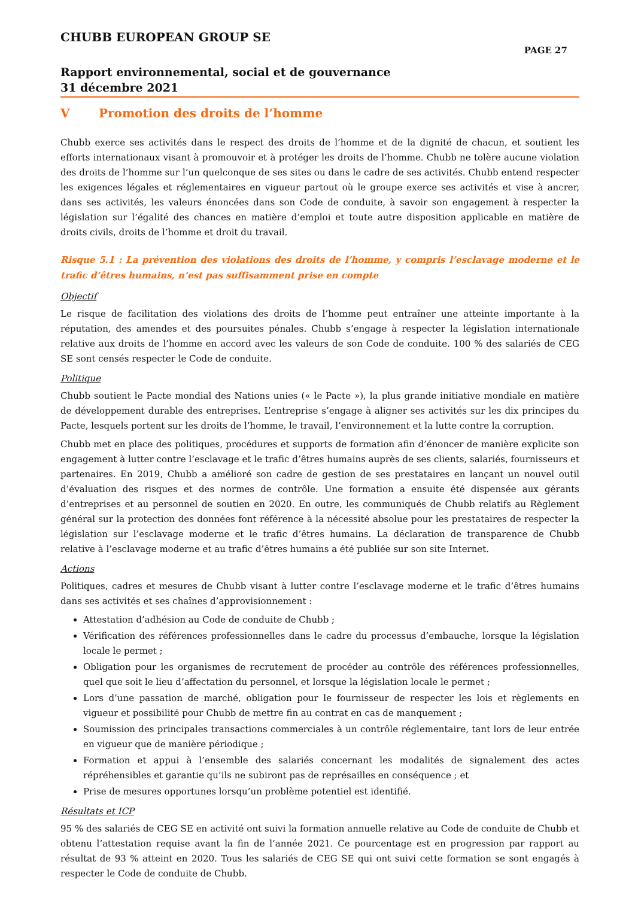CHUBB EUROPEAN GROUP SE
PAGE 27
Rapport environnemental, social et de gouvernance
31 décembre 2021
V Promotion des droits de l’homme
Chubb exerce ses activités dans le respect des droits de l’homme et de la dignité de chacun, et soutient les efforts internationaux visant à promouvoir et à protéger les droits de l’homme. Chubb ne tolère aucune violation des droits de l’homme sur l’un quelconque de ses sites ou dans le cadre de ses activités. Chubb entend respecter les exigences légales et réglementaires en vigueur partout où le groupe exerce ses activités et vise à ancrer, dans ses activités, les valeurs énoncées dans son Code de conduite, à savoir son engagement à respecter la législation sur l’égalité des chances en matière d’emploi et toute autre disposition applicable en matière de droits civils, droits de l’homme et droit du travail.
Risque 5.1 : La prévention des violations des droits de l’homme, y compris l’esclavage moderne et le trafic d’êtres humains, n’est pas suffisamment prise en compte
Objectif
Le risque de facilitation des violations des droits de l’homme peut entraîner une atteinte importante à la réputation, des amendes et des poursuites pénales. Chubb s’engage à respecter la législation internationale relative aux droits de l’homme en accord avec les valeurs de son Code de conduite. 100 % des salariés de CEG SE sont censés respecter le Code de conduite.
Politique
Chubb soutient le Pacte mondial des Nations unies (« le Pacte »), la plus grande initiative mondiale en matière de développement durable des entreprises. L’entreprise s’engage à aligner ses activités sur les dix principes du Pacte, lesquels portent sur les droits de l’homme, le travail, l’environnement et la lutte contre la corruption.
Chubb met en place des politiques, procédures et supports de formation afin d’énoncer de manière explicite son engagement à lutter contre l’esclavage et le trafic d’êtres humains auprès de ses clients, salariés, fournisseurs et partenaires. En 2019, Chubb a amélioré son cadre de gestion de ses prestataires en lançant un nouvel outil d’évaluation des risques et des normes de contrôle. Une formation a ensuite été dispensée aux gérants d’entreprises et au personnel de soutien en 2020. En outre, les communiqués de Chubb relatifs au Règlement général sur la protection des données font référence à la nécessité absolue pour les prestataires de respecter la législation sur l’esclavage moderne et le trafic d’êtres humains. La déclaration de transparence de Chubb relative à l’esclavage moderne et au trafic d’êtres humains a été publiée sur son site Internet.
Actions
Politiques, cadres et mesures de Chubb visant à lutter contre l’esclavage moderne et le trafic d’êtres humains dans ses activités et ses chaînes d’approvisionnement :
Attestation d’adhésion au Code de conduite de Chubb ;
Vérification des références professionnelles dans le cadre du processus d’embauche, lorsque la législation locale le permet ;
Obligation pour les organismes de recrutement de procéder au contrôle des références professionnelles, quel que soit le lieu d’affectation du personnel, et lorsque la législation locale le permet ;
Lors d’une passation de marché, obligation pour le fournisseur de respecter les lois et règlements en vigueur et possibilité pour Chubb de mettre fin au contrat en cas de manquement ;
Soumission des principales transactions commerciales à un contrôle réglementaire, tant lors de leur entrée en vigueur que de manière périodique ;
Formation et appui à l’ensemble des salariés concernant les modalités de signalement des actes répréhensibles et garantie qu’ils ne subiront pas de représailles en conséquence ; et
Prise de mesures opportunes lorsqu’un problème potentiel est identifié.
Résultats et ICP
95 % des salariés de CEG SE en activité ont suivi la formation annuelle relative au Code de conduite de Chubb et obtenu l’attestation requise avant la fin de l’année 2021. Ce pourcentage est en progression par rapport au résultat de 93 % atteint en 2020. Tous les salariés de CEG SE qui ont suivi cette formation se sont engagés à respecter le Code de conduite de Chubb.